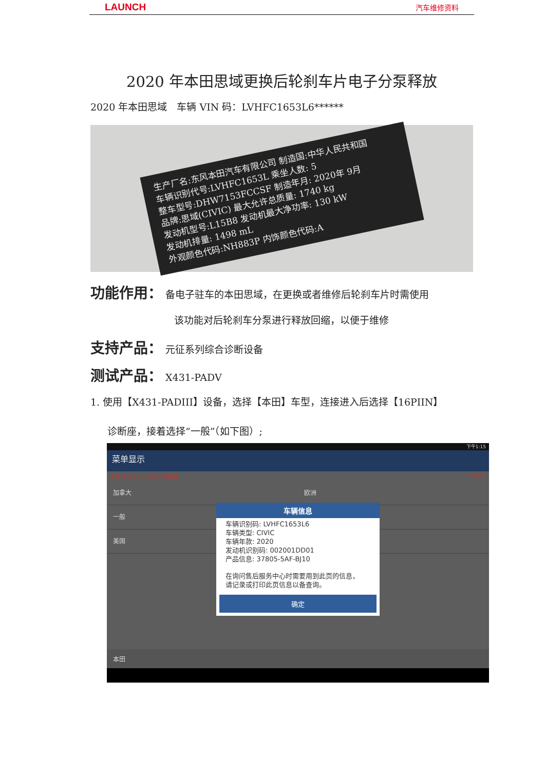LAUNCH 汽车维修资料
2020 年本田思域更换后轮刹车片电子分泵释放
2020 年本田思域　车辆 VIN 码：LVHFC1653L6******
生产厂名:东风本田汽车有限公司 制造国:中华人民共和国
车辆识别代号:LVHFC1653L 乘坐人数: 5
整车型号:DHW7153FCCSF 制造年月: 2020年 9月
品牌:思域(CIVIC) 最大允许总质量: 1740 kg
发动机型号:L15B8 发动机最大净功率: 130 kW
发动机排量: 1498 mL
外观颜色代码:NH883P 内饰颜色代码:A
功能作用： 备电子驻车的本田思域，在更换或者维修后轮刹车片时需使用
该功能对后轮刹车分泵进行释放回缩，以便于维修
支持产品： 元征系列综合诊断设备
测试产品： X431-PADV
1. 使用【X431-PADIII】设备，选择【本田】车型，连接进入后选择【16PIIN】
诊断座，接着选择“一般”（如下图）;
下午1:15
菜单显示
本田 V48.10 > 16PIN诊断座 12.64V
加拿大 欧洲
一般
美国
车辆信息
车辆识别码: LVHFC1653L6
车辆类型: CIVIC
车辆年款: 2020
发动机识别码: 002001DD01
产品信息: 37805-5AF-BJ10
在询问售后服务中心时需要用到此页的信息，
请记录或打印此页信息以备查询。
确定
本田